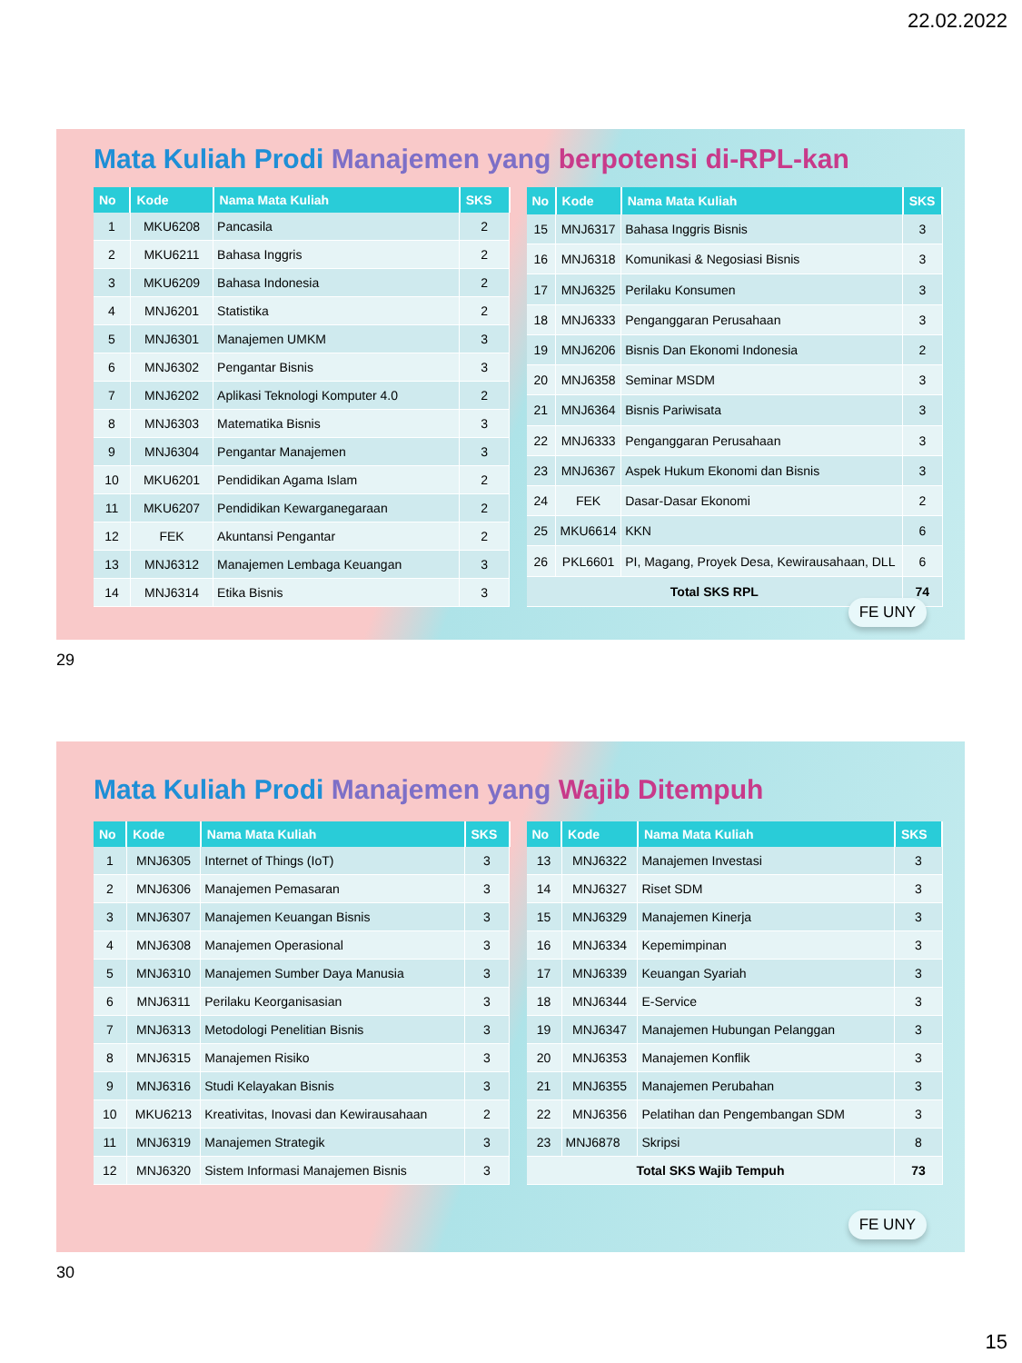22.02.2022
Mata Kuliah Prodi Manajemen yang berpotensi di-RPL-kan
| No | Kode | Nama Mata Kuliah | SKS |
| --- | --- | --- | --- |
| 1 | MKU6208 | Pancasila | 2 |
| 2 | MKU6211 | Bahasa Inggris | 2 |
| 3 | MKU6209 | Bahasa Indonesia | 2 |
| 4 | MNJ6201 | Statistika | 2 |
| 5 | MNJ6301 | Manajemen UMKM | 3 |
| 6 | MNJ6302 | Pengantar Bisnis | 3 |
| 7 | MNJ6202 | Aplikasi Teknologi Komputer 4.0 | 2 |
| 8 | MNJ6303 | Matematika Bisnis | 3 |
| 9 | MNJ6304 | Pengantar Manajemen | 3 |
| 10 | MKU6201 | Pendidikan Agama Islam | 2 |
| 11 | MKU6207 | Pendidikan Kewarganegaraan | 2 |
| 12 | FEK | Akuntansi Pengantar | 2 |
| 13 | MNJ6312 | Manajemen Lembaga Keuangan | 3 |
| 14 | MNJ6314 | Etika Bisnis | 3 |
| No | Kode | Nama Mata Kuliah | SKS |
| --- | --- | --- | --- |
| 15 | MNJ6317 | Bahasa Inggris Bisnis | 3 |
| 16 | MNJ6318 | Komunikasi & Negosiasi Bisnis | 3 |
| 17 | MNJ6325 | Perilaku Konsumen | 3 |
| 18 | MNJ6333 | Penganggaran Perusahaan | 3 |
| 19 | MNJ6206 | Bisnis Dan Ekonomi Indonesia | 2 |
| 20 | MNJ6358 | Seminar MSDM | 3 |
| 21 | MNJ6364 | Bisnis Pariwisata | 3 |
| 22 | MNJ6333 | Penganggaran Perusahaan | 3 |
| 23 | MNJ6367 | Aspek Hukum Ekonomi dan Bisnis | 3 |
| 24 | FEK | Dasar-Dasar Ekonomi | 2 |
| 25 | MKU6614 | KKN | 6 |
| 26 | PKL6601 | PI, Magang, Proyek Desa, Kewirausahaan, DLL | 6 |
| Total SKS RPL | | | 74 |
FE UNY
29
Mata Kuliah Prodi Manajemen yang Wajib Ditempuh
| No | Kode | Nama Mata Kuliah | SKS |
| --- | --- | --- | --- |
| 1 | MNJ6305 | Internet of Things (IoT) | 3 |
| 2 | MNJ6306 | Manajemen Pemasaran | 3 |
| 3 | MNJ6307 | Manajemen Keuangan Bisnis | 3 |
| 4 | MNJ6308 | Manajemen Operasional | 3 |
| 5 | MNJ6310 | Manajemen Sumber Daya Manusia | 3 |
| 6 | MNJ6311 | Perilaku Keorganisasian | 3 |
| 7 | MNJ6313 | Metodologi Penelitian Bisnis | 3 |
| 8 | MNJ6315 | Manajemen Risiko | 3 |
| 9 | MNJ6316 | Studi Kelayakan Bisnis | 3 |
| 10 | MKU6213 | Kreativitas, Inovasi dan Kewirausahaan | 2 |
| 11 | MNJ6319 | Manajemen Strategik | 3 |
| 12 | MNJ6320 | Sistem Informasi Manajemen Bisnis | 3 |
| No | Kode | Nama Mata Kuliah | SKS |
| --- | --- | --- | --- |
| 13 | MNJ6322 | Manajemen Investasi | 3 |
| 14 | MNJ6327 | Riset SDM | 3 |
| 15 | MNJ6329 | Manajemen Kinerja | 3 |
| 16 | MNJ6334 | Kepemimpinan | 3 |
| 17 | MNJ6339 | Keuangan Syariah | 3 |
| 18 | MNJ6344 | E-Service | 3 |
| 19 | MNJ6347 | Manajemen Hubungan Pelanggan | 3 |
| 20 | MNJ6353 | Manajemen Konflik | 3 |
| 21 | MNJ6355 | Manajemen Perubahan | 3 |
| 22 | MNJ6356 | Pelatihan dan Pengembangan SDM | 3 |
| 23 | MNJ6878 | Skripsi | 8 |
| Total SKS Wajib Tempuh | | | 73 |
FE UNY
30
15